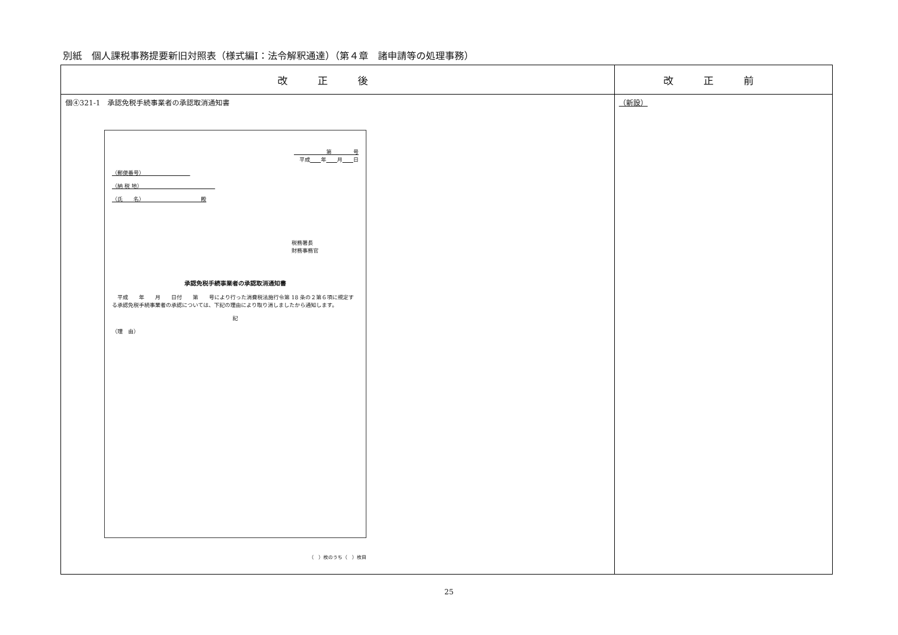別紙　個人課税事務提要新旧対照表（様式編Ⅰ：法令解釈通達）（第４章　諸申請等の処理事務）
| 改正後 | 改正前 |
| --- | --- |
| 個④321-1 承認免税手続事業者の承認取消通知書 第 号 平成 年 月 日 （郵便番号） （納 税 地） （氏 名） 殿 税務署長 財務事務官 承認免税手続事業者の承認取消通知書 平成 年 月 日付 第 号により行った消費税法施行令第 18 条の２第６項に規定する承認免税手続事業者の承認については、下記の理由により取り消しましたから通知します。 記 （理 由） （ ）枚のうち（ ）枚目 | （新設） |
25